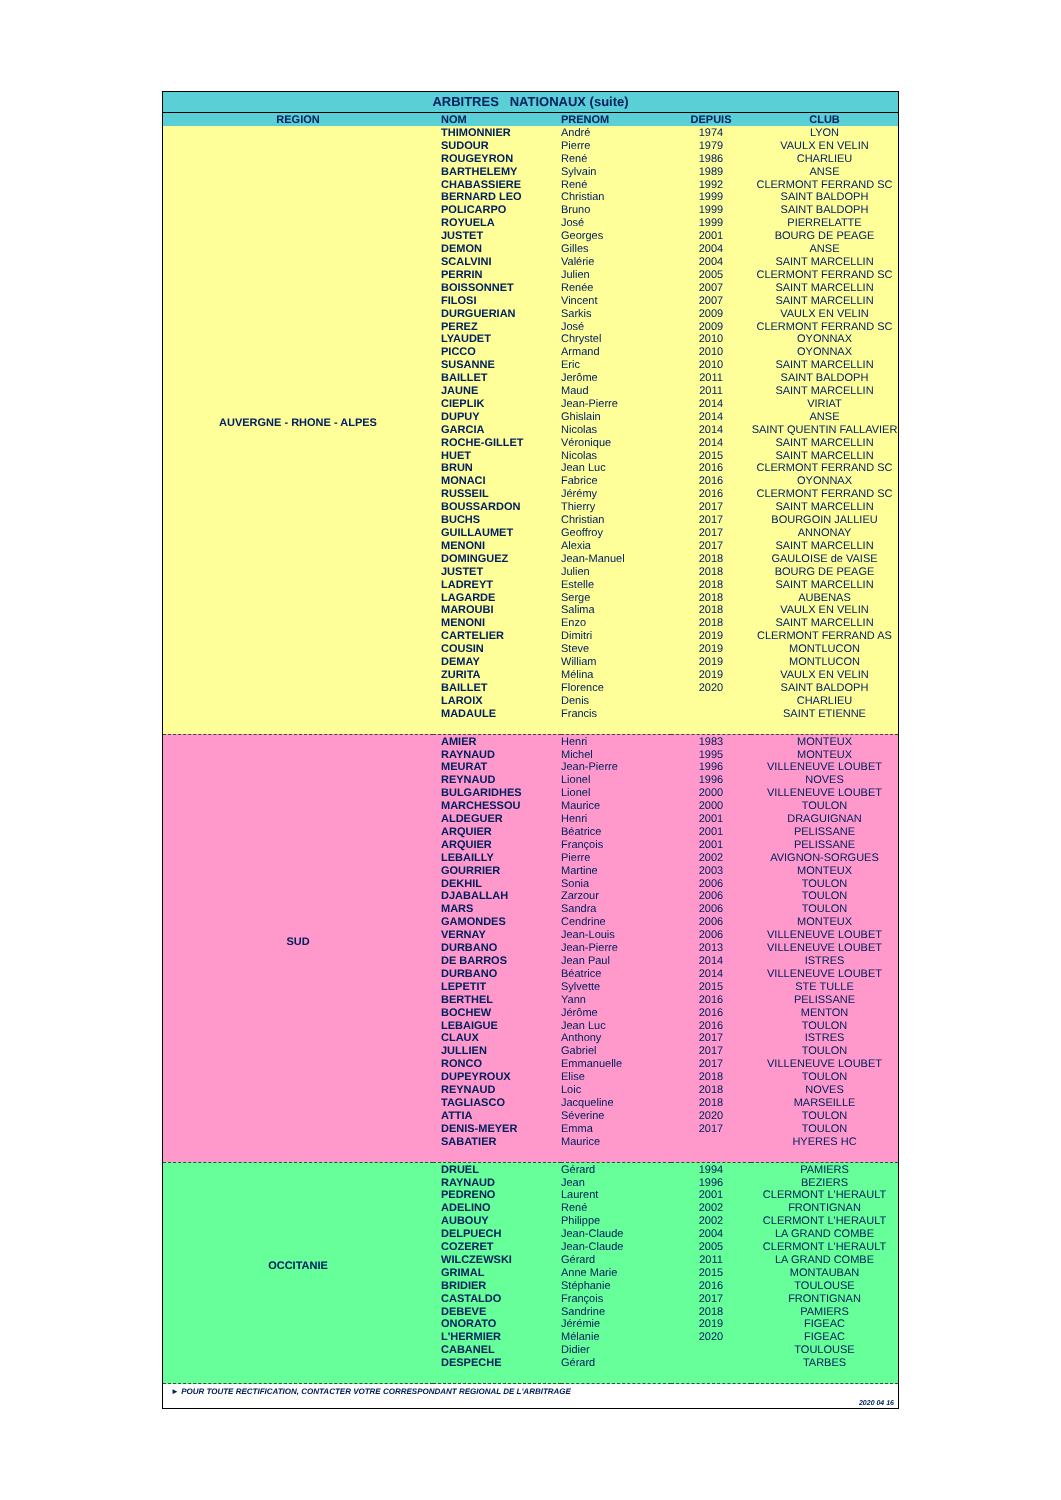| ARBITRES NATIONAUX (suite) | | | | |
| --- | --- | --- | --- | --- |
| REGION | NOM | PRENOM | DEPUIS | CLUB |
| AUVERGNE - RHONE - ALPES | THIMONNIER | André | 1974 | LYON |
| | SUDOUR | Pierre | 1979 | VAULX EN VELIN |
| | ROUGEYRON | René | 1986 | CHARLIEU |
| | BARTHELEMY | Sylvain | 1989 | ANSE |
| | CHABASSIERE | René | 1992 | CLERMONT FERRAND SC |
| | BERNARD LEO | Christian | 1999 | SAINT BALDOPH |
| | POLICARPO | Bruno | 1999 | SAINT BALDOPH |
| | ROYUELA | José | 1999 | PIERRELATTE |
| | JUSTET | Georges | 2001 | BOURG DE PEAGE |
| | DEMON | Gilles | 2004 | ANSE |
| | SCALVINI | Valérie | 2004 | SAINT MARCELLIN |
| | PERRIN | Julien | 2005 | CLERMONT FERRAND SC |
| | BOISSONNET | Renée | 2007 | SAINT MARCELLIN |
| | FILOSI | Vincent | 2007 | SAINT MARCELLIN |
| | DURGUERIAN | Sarkis | 2009 | VAULX EN VELIN |
| | PEREZ | José | 2009 | CLERMONT FERRAND SC |
| | LYAUDET | Chrystel | 2010 | OYONNAX |
| | PICCO | Armand | 2010 | OYONNAX |
| | SUSANNE | Eric | 2010 | SAINT MARCELLIN |
| | BAILLET | Jerôme | 2011 | SAINT BALDOPH |
| | JAUNE | Maud | 2011 | SAINT MARCELLIN |
| | CIEPLIK | Jean-Pierre | 2014 | VIRIAT |
| | DUPUY | Ghislain | 2014 | ANSE |
| | GARCIA | Nicolas | 2014 | SAINT QUENTIN FALLAVIER |
| | ROCHE-GILLET | Véronique | 2014 | SAINT MARCELLIN |
| | HUET | Nicolas | 2015 | SAINT MARCELLIN |
| | BRUN | Jean Luc | 2016 | CLERMONT FERRAND SC |
| | MONACI | Fabrice | 2016 | OYONNAX |
| | RUSSEIL | Jérémy | 2016 | CLERMONT FERRAND SC |
| | BOUSSARDON | Thierry | 2017 | SAINT MARCELLIN |
| | BUCHS | Christian | 2017 | BOURGOIN JALLIEU |
| | GUILLAUMET | Geoffroy | 2017 | ANNONAY |
| | MENONI | Alexia | 2017 | SAINT MARCELLIN |
| | DOMINGUEZ | Jean-Manuel | 2018 | GAULOISE de VAISE |
| | JUSTET | Julien | 2018 | BOURG DE PEAGE |
| | LADREYT | Estelle | 2018 | SAINT MARCELLIN |
| | LAGARDE | Serge | 2018 | AUBENAS |
| | MAROUBI | Salima | 2018 | VAULX EN VELIN |
| | MENONI | Enzo | 2018 | SAINT MARCELLIN |
| | CARTELIER | Dimitri | 2019 | CLERMONT FERRAND AS |
| | COUSIN | Steve | 2019 | MONTLUCON |
| | DEMAY | William | 2019 | MONTLUCON |
| | ZURITA | Mélina | 2019 | VAULX EN VELIN |
| | BAILLET | Florence | 2020 | SAINT BALDOPH |
| | LAROIX | Denis | | CHARLIEU |
| | MADAULE | Francis | | SAINT ETIENNE |
| SUD | AMIER | Henri | 1983 | MONTEUX |
| | RAYNAUD | Michel | 1995 | MONTEUX |
| | MEURAT | Jean-Pierre | 1996 | VILLENEUVE LOUBET |
| | REYNAUD | Lionel | 1996 | NOVES |
| | BULGARIDHES | Lionel | 2000 | VILLENEUVE LOUBET |
| | MARCHESSOU | Maurice | 2000 | TOULON |
| | ALDEGUER | Henri | 2001 | DRAGUIGNAN |
| | ARQUIER | Béatrice | 2001 | PELISSANE |
| | ARQUIER | François | 2001 | PELISSANE |
| | LEBAILLY | Pierre | 2002 | AVIGNON-SORGUES |
| | GOURRIER | Martine | 2003 | MONTEUX |
| | DEKHIL | Sonia | 2006 | TOULON |
| | DJABALLAH | Zarzour | 2006 | TOULON |
| | MARS | Sandra | 2006 | TOULON |
| | GAMONDES | Cendrine | 2006 | MONTEUX |
| | VERNAY | Jean-Louis | 2006 | VILLENEUVE LOUBET |
| | DURBANO | Jean-Pierre | 2013 | VILLENEUVE LOUBET |
| | DE BARROS | Jean Paul | 2014 | ISTRES |
| | DURBANO | Béatrice | 2014 | VILLENEUVE LOUBET |
| | LEPETIT | Sylvette | 2015 | STE TULLE |
| | BERTHEL | Yann | 2016 | PELISSANE |
| | BOCHEW | Jérôme | 2016 | MENTON |
| | LEBAIGUE | Jean Luc | 2016 | TOULON |
| | CLAUX | Anthony | 2017 | ISTRES |
| | JULLIEN | Gabriel | 2017 | TOULON |
| | RONCO | Emmanuelle | 2017 | VILLENEUVE LOUBET |
| | DUPEYROUX | Elise | 2018 | TOULON |
| | REYNAUD | Loic | 2018 | NOVES |
| | TAGLIASCO | Jacqueline | 2018 | MARSEILLE |
| | ATTIA | Séverine | 2020 | TOULON |
| | DENIS-MEYER | Emma | 2017 | TOULON |
| | SABATIER | Maurice | | HYERES HC |
| OCCITANIE | DRUEL | Gérard | 1994 | PAMIERS |
| | RAYNAUD | Jean | 1996 | BEZIERS |
| | PEDRENO | Laurent | 2001 | CLERMONT L'HERAULT |
| | ADELINO | René | 2002 | FRONTIGNAN |
| | AUBOUY | Philippe | 2002 | CLERMONT L'HERAULT |
| | DELPUECH | Jean-Claude | 2004 | LA GRAND COMBE |
| | COZERET | Jean-Claude | 2005 | CLERMONT L'HERAULT |
| | WILCZEWSKI | Gérard | 2011 | LA GRAND COMBE |
| | GRIMAL | Anne Marie | 2015 | MONTAUBAN |
| | BRIDIER | Stéphanie | 2016 | TOULOUSE |
| | CASTALDO | François | 2017 | FRONTIGNAN |
| | DEBEVE | Sandrine | 2018 | PAMIERS |
| | ONORATO | Jérémie | 2019 | FIGEAC |
| | L'HERMIER | Mélanie | 2020 | FIGEAC |
| | CABANEL | Didier | | TOULOUSE |
| | DESPECHE | Gérard | | TARBES |
► POUR TOUTE RECTIFICATION, CONTACTER VOTRE CORRESPONDANT REGIONAL DE L'ARBITRAGE
2020 04 16